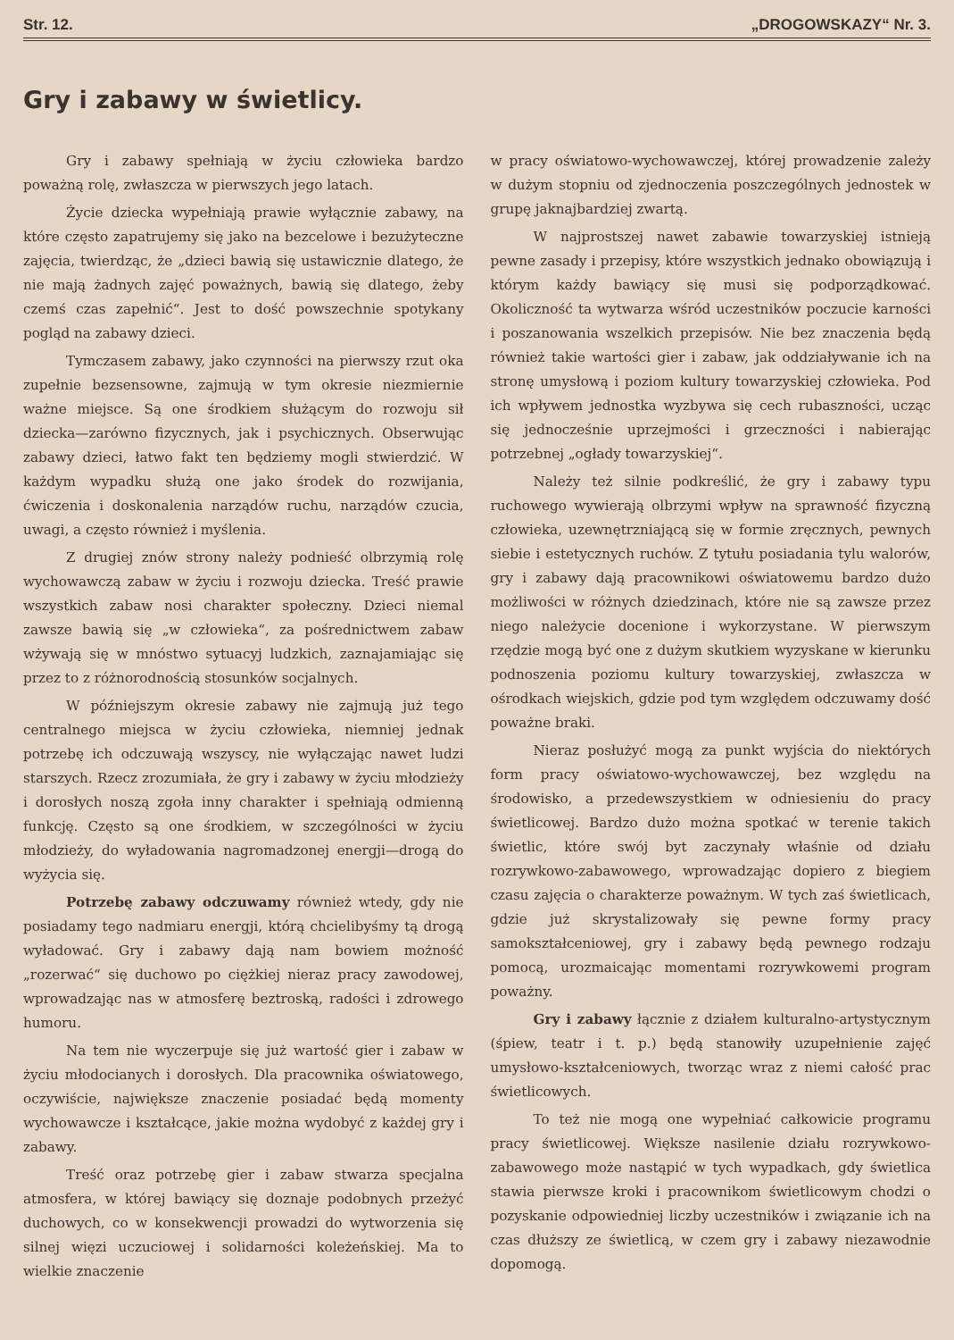Str. 12. „DROGOWSKAZY“ Nr. 3.
Gry i zabawy w świetlicy.
Gry i zabawy spełniają w życiu człowieka bardzo poważną rolę, zwłaszcza w pierwszych jego latach.
Życie dziecka wypełniają prawie wyłącznie zabawy, na które często zapatrujemy się jako na bezcelowe i bezużyteczne zajęcia, twierdząc, że „dzieci bawią się ustawicznie dlatego, że nie mają żadnych zajęć poważnych, bawią się dlatego, żeby czemś czas zapełnić“. Jest to dość powszechnie spotykany pogląd na zabawy dzieci.
Tymczasem zabawy, jako czynności na pierwszy rzut oka zupełnie bezsensowne, zajmują w tym okresie niezmiernie ważne miejsce. Są one środkiem służącym do rozwoju sił dziecka—zarówno fizycznych, jak i psychicznych. Obserwując zabawy dzieci, łatwo fakt ten będziemy mogli stwierdzić. W każdym wypadku służą one jako środek do rozwijania, ćwiczenia i doskonalenia narządów ruchu, narządów czucia, uwagi, a często również i myślenia.
Z drugiej znów strony należy podnieść olbrzymią rolę wychowawczą zabaw w życiu i rozwoju dziecka. Treść prawie wszystkich zabaw nosi charakter społeczny. Dzieci niemal zawsze bawią się „w człowieka“, za pośrednictwem zabaw wżywają się w mnóstwo sytuacyj ludzkich, zaznajamiając się przez to z różnorodnością stosunków socjalnych.
W późniejszym okresie zabawy nie zajmują już tego centralnego miejsca w życiu człowieka, niemniej jednak potrzebę ich odczuwają wszyscy, nie wyłączając nawet ludzi starszych. Rzecz zrozumiała, że gry i zabawy w życiu młodzieży i dorosłych noszą zgoła inny charakter i spełniają odmienną funkcję. Często są one środkiem, w szczególności w życiu młodzieży, do wyładowania nagromadzonej energji—drogą do wyżycia się.
Potrzebę zabawy odczuwamy również wtedy, gdy nie posiadamy tego nadmiaru energji, którą chcielibyśmy tą drogą wyładować. Gry i zabawy dają nam bowiem możność „rozerwać“ się duchowo po ciężkiej nieraz pracy zawodowej, wprowadzając nas w atmosferę beztroską, radości i zdrowego humoru.
Na tem nie wyczerpuje się już wartość gier i zabaw w życiu młodocianych i dorosłych. Dla pracownika oświatowego, oczywiście, największe znaczenie posiadać będą momenty wychowawcze i kształcące, jakie można wydobyć z każdej gry i zabawy.
Treść oraz potrzebę gier i zabaw stwarza specjalna atmosfera, w której bawiący się doznaje podobnych przeżyć duchowych, co w konsekwencji prowadzi do wytworzenia się silnej więzi uczuciowej i solidarności koleżeńskiej. Ma to wielkie znaczenie
w pracy oświatowo-wychowawczej, której prowadzenie zależy w dużym stopniu od zjednoczenia poszczególnych jednostek w grupę jaknajbardziej zwartą.
W najprostszej nawet zabawie towarzyskiej istnieją pewne zasady i przepisy, które wszystkich jednako obowiązują i którym każdy bawiący się musi się podporządkować. Okoliczność ta wytwarza wśród uczestników poczucie karności i poszanowania wszelkich przepisów. Nie bez znaczenia będą również takie wartości gier i zabaw, jak oddziaływanie ich na stronę umysłową i poziom kultury towarzyskiej człowieka. Pod ich wpływem jednostka wyzbywa się cech rubaszności, ucząc się jednocześnie uprzejmości i grzeczności i nabierając potrzebnej „ogłady towarzyskiej“.
Należy też silnie podkreślić, że gry i zabawy typu ruchowego wywierają olbrzymi wpływ na sprawność fizyczną człowieka, uzewnętrzniającą się w formie zręcznych, pewnych siebie i estetycznych ruchów. Z tytułu posiadania tylu walorów, gry i zabawy dają pracownikowi oświatowemu bardzo dużo możliwości w różnych dziedzinach, które nie są zawsze przez niego należycie docenione i wykorzystane. W pierwszym rzędzie mogą być one z dużym skutkiem wyzyskane w kierunku podnoszenia poziomu kultury towarzyskiej, zwłaszcza w ośrodkach wiejskich, gdzie pod tym względem odczuwamy dość poważne braki.
Nieraz posłużyć mogą za punkt wyjścia do niektórych form pracy oświatowo-wychowawczej, bez względu na środowisko, a przedewszystkiem w odniesieniu do pracy świetlicowej. Bardzo dużo można spotkać w terenie takich świetlic, które swój byt zaczynały właśnie od działu rozrywkowo-zabawowego, wprowadzając dopiero z biegiem czasu zajęcia o charakterze poważnym. W tych zaś świetlicach, gdzie już skrystalizowały się pewne formy pracy samokształceniowej, gry i zabawy będą pewnego rodzaju pomocą, urozmaicając momentami rozrywkowemi program poważny.
Gry i zabawy łącznie z działem kulturalno-artystycznym (śpiew, teatr i t. p.) będą stanowiły uzupełnienie zajęć umysłowo-kształceniowych, tworząc wraz z niemi całość prac świetlicowych.
To też nie mogą one wypełniać całkowicie programu pracy świetlicowej. Większe nasilenie działu rozrywkowo-zabawowego może nastąpić w tych wypadkach, gdy świetlica stawia pierwsze kroki i pracownikom świetlicowym chodzi o pozyskanie odpowiedniej liczby uczestników i związanie ich na czas dłuższy ze świetlicą, w czem gry i zabawy niezawodnie dopomogą.